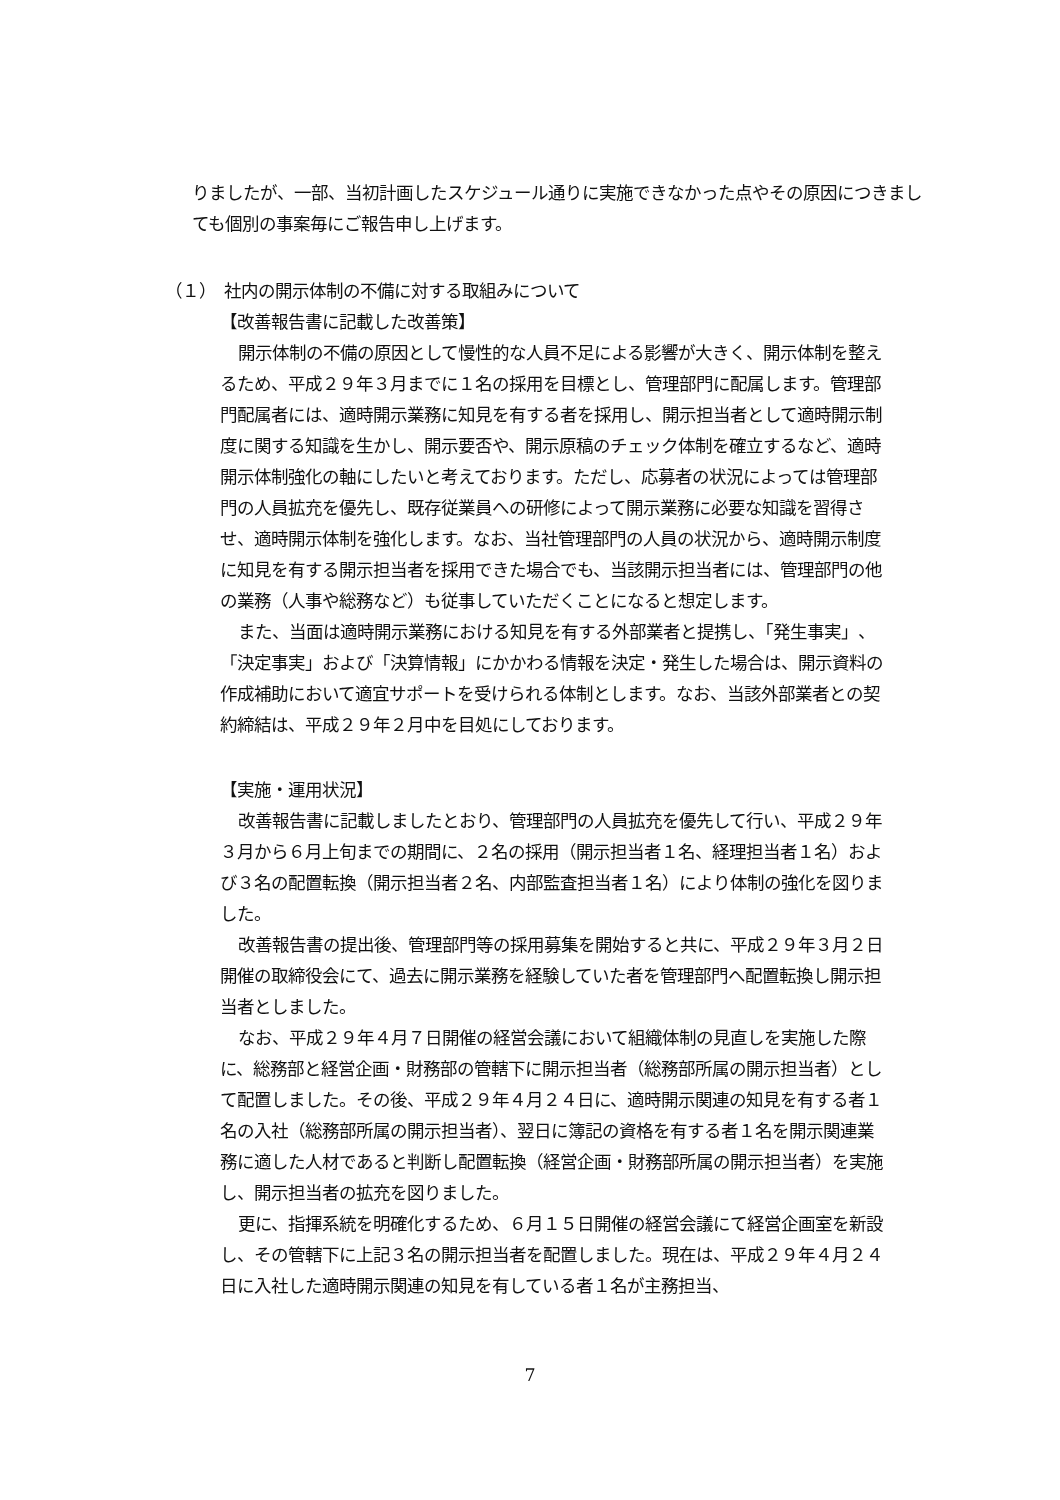りましたが、一部、当初計画したスケジュール通りに実施できなかった点やその原因につきましても個別の事案毎にご報告申し上げます。
（１）　社内の開示体制の不備に対する取組みについて
【改善報告書に記載した改善策】
開示体制の不備の原因として慢性的な人員不足による影響が大きく、開示体制を整えるため、平成２９年３月までに１名の採用を目標とし、管理部門に配属します。管理部門配属者には、適時開示業務に知見を有する者を採用し、開示担当者として適時開示制度に関する知識を生かし、開示要否や、開示原稿のチェック体制を確立するなど、適時開示体制強化の軸にしたいと考えております。ただし、応募者の状況によっては管理部門の人員拡充を優先し、既存従業員への研修によって開示業務に必要な知識を習得させ、適時開示体制を強化します。なお、当社管理部門の人員の状況から、適時開示制度に知見を有する開示担当者を採用できた場合でも、当該開示担当者には、管理部門の他の業務（人事や総務など）も従事していただくことになると想定します。
また、当面は適時開示業務における知見を有する外部業者と提携し、「発生事実」、「決定事実」および「決算情報」にかかわる情報を決定・発生した場合は、開示資料の作成補助において適宜サポートを受けられる体制とします。なお、当該外部業者との契約締結は、平成２９年２月中を目処にしております。
【実施・運用状況】
改善報告書に記載しましたとおり、管理部門の人員拡充を優先して行い、平成２９年３月から６月上旬までの期間に、２名の採用（開示担当者１名、経理担当者１名）および３名の配置転換（開示担当者２名、内部監査担当者１名）により体制の強化を図りました。
改善報告書の提出後、管理部門等の採用募集を開始すると共に、平成２９年３月２日開催の取締役会にて、過去に開示業務を経験していた者を管理部門へ配置転換し開示担当者としました。
なお、平成２９年４月７日開催の経営会議において組織体制の見直しを実施した際に、総務部と経営企画・財務部の管轄下に開示担当者（総務部所属の開示担当者）として配置しました。その後、平成２９年４月２４日に、適時開示関連の知見を有する者１名の入社（総務部所属の開示担当者）、翌日に簿記の資格を有する者１名を開示関連業務に適した人材であると判断し配置転換（経営企画・財務部所属の開示担当者）を実施し、開示担当者の拡充を図りました。
更に、指揮系統を明確化するため、６月１５日開催の経営会議にて経営企画室を新設し、その管轄下に上記３名の開示担当者を配置しました。現在は、平成２９年４月２４日に入社した適時開示関連の知見を有している者１名が主務担当、
7